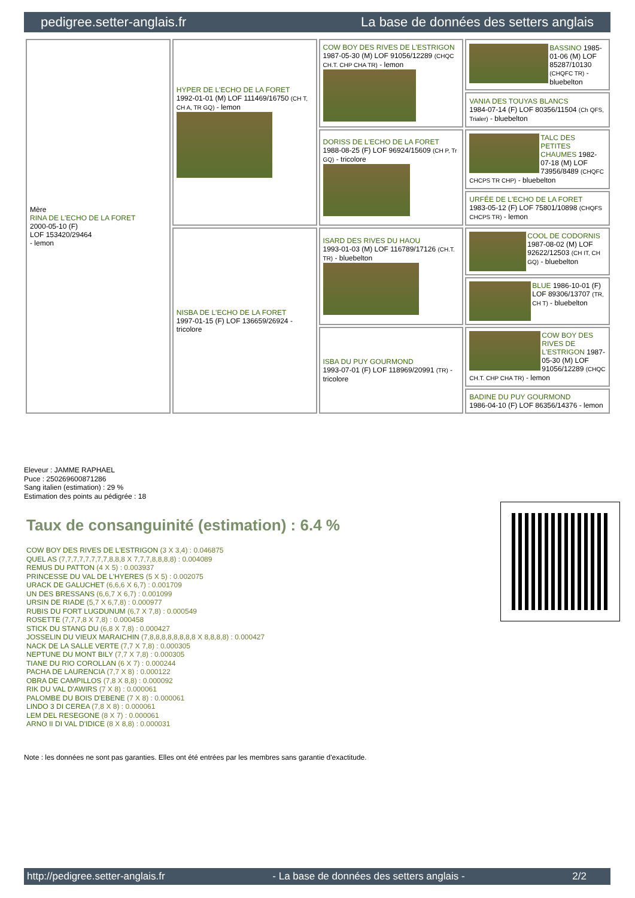pedigree.setter-anglais.fr La base de données des setters anglais
| Mère RINA DE L'ECHO DE LA FORET 2000-05-10 (F) LOF 153420/29464 - lemon | HYPER DE L'ECHO DE LA FORET 1992-01-01 (M) LOF 111469/16750 (CH T, CH A, TR GQ) - lemon | COW BOY DES RIVES DE L'ESTRIGON 1987-05-30 (M) LOF 91056/12289 (CHQC CH.T. CHP CHA TR) - lemon | BASSINO 1985-01-06 (M) LOF 85287/10130 (CHQFC TR) - bluebelton |
| | | | VANIA DES TOUYAS BLANCS 1984-07-14 (F) LOF 80356/11504 (Ch QFS, Trialer) - bluebelton |
| | | DORISS DE L'ECHO DE LA FORET 1988-08-25 (F) LOF 96924/15609 (CH P, Tr GQ) - tricolore | TALC DES PETITES CHAUMES 1982-07-18 (M) LOF 73956/8489 (CHQFC CHCPS TR CHP) - bluebelton |
| | | | URFÉE DE L'ECHO DE LA FORET 1983-05-12 (F) LOF 75801/10898 (CHQFS CHCPS TR) - lemon |
| | NISBA DE L'ECHO DE LA FORET 1997-01-15 (F) LOF 136659/26924 - tricolore | ISARD DES RIVES DU HAOU 1993-01-03 (M) LOF 116789/17126 (CH.T. TR) - bluebelton | COOL DE CODORNIS 1987-08-02 (M) LOF 92622/12503 (CH IT, CH GQ) - bluebelton |
| | | | BLUE 1986-10-01 (F) LOF 89306/13707 (TR, CH T) - bluebelton |
| | | ISBA DU PUY GOURMOND 1993-07-01 (F) LOF 118969/20991 (TR) - tricolore | COW BOY DES RIVES DE L'ESTRIGON 1987-05-30 (M) LOF 91056/12289 (CHQC CH.T. CHP CHA TR) - lemon |
| | | | BADINE DU PUY GOURMOND 1986-04-10 (F) LOF 86356/14376 - lemon |
Eleveur : JAMME RAPHAEL
Puce : 250269600871286
Sang italien (estimation) : 29 %
Estimation des points au pédigrée : 18
Taux de consanguinité (estimation) : 6.4 %
COW BOY DES RIVES DE L'ESTRIGON (3 X 3,4) : 0.046875
QUEL AS (7,7,7,7,7,7,7,7,8,8,8 X 7,7,7,8,8,8,8) : 0.004089
REMUS DU PATTON (4 X 5) : 0.003937
PRINCESSE DU VAL DE L'HYERES (5 X 5) : 0.002075
URACK DE GALUCHET (6,6,6 X 6,7) : 0.001709
UN DES BRESSANS (6,6,7 X 6,7) : 0.001099
URSIN DE RIADE (5,7 X 6,7,8) : 0.000977
RUBIS DU FORT LUGDUNUM (6,7 X 7,8) : 0.000549
ROSETTE (7,7,7,8 X 7,8) : 0.000458
STICK DU STANG DU (6,8 X 7,8) : 0.000427
JOSSELIN DU VIEUX MARAICHIN (7,8,8,8,8,8,8,8,8 X 8,8,8,8) : 0.000427
NACK DE LA SALLE VERTE (7,7 X 7,8) : 0.000305
NEPTUNE DU MONT BILY (7,7 X 7,8) : 0.000305
TIANE DU RIO COROLLAN (6 X 7) : 0.000244
PACHA DE LAURENCIA (7,7 X 8) : 0.000122
OBRA DE CAMPILLOS (7,8 X 8,8) : 0.000092
RIK DU VAL D'AWIRS (7 X 8) : 0.000061
PALOMBE DU BOIS D'EBENE (7 X 8) : 0.000061
LINDO 3 DI CEREA (7,8 X 8) : 0.000061
LEM DEL RESEGONE (8 X 7) : 0.000061
ARNO II DI VAL D'IDICE (8 X 8,8) : 0.000031
Note : les données ne sont pas garanties. Elles ont été entrées par les membres sans garantie d'exactitude.
http://pedigree.setter-anglais.fr - La base de données des setters anglais - 2/2